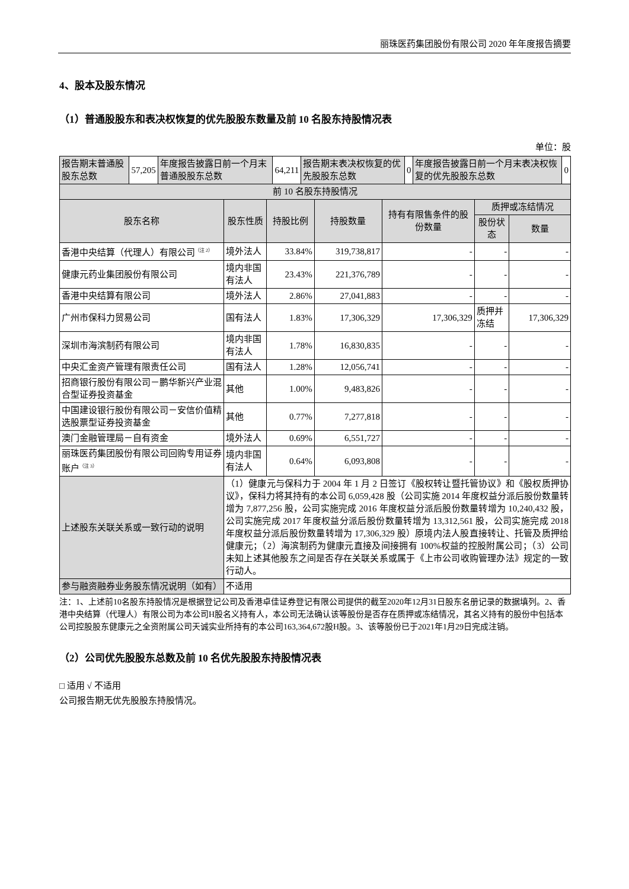丽珠医药集团股份有限公司 2020 年年度报告摘要
4、股本及股东情况
（1）普通股股东和表决权恢复的优先股股东数量及前 10 名股东持股情况表
单位：股
| 报告期末普通股股东总数 | 57,205 | 年度报告披露日前一个月末普通股股东总数 | 64,211 | 报告期末表决权恢复的优先股股东总数 | 0 | 年度报告披露日前一个月末表决权恢复的优先股股东总数 | 0 |
| 前 10 名股东持股情况 | | | | | | |
| 股东名称 | 股东性质 | 持股比例 | 持股数量 | 持有有限售条件的股份数量 | 质押或冻结情况 | |
| | | | | | 股份状态 | 数量 |
| 香港中央结算（代理人）有限公司<sup>（注 2）</sup> | 境外法人 | 33.84% | 319,738,817 | - | - | - |
| 健康元药业集团股份有限公司 | 境内非国有法人 | 23.43% | 221,376,789 | - | - | - |
| 香港中央结算有限公司 | 境外法人 | 2.86% | 27,041,883 | - | - | - |
| 广州市保科力贸易公司 | 国有法人 | 1.83% | 17,306,329 | 17,306,329 | 质押并冻结 | 17,306,329 |
| 深圳市海滨制药有限公司 | 境内非国有法人 | 1.78% | 16,830,835 | - | - | - |
| 中央汇金资产管理有限责任公司 | 国有法人 | 1.28% | 12,056,741 | - | - | - |
| 招商银行股份有限公司－鹏华新兴产业混合型证券投资基金 | 其他 | 1.00% | 9,483,826 | - | - | - |
| 中国建设银行股份有限公司－安信价值精选股票型证券投资基金 | 其他 | 0.77% | 7,277,818 | - | - | - |
| 澳门金融管理局－自有资金 | 境外法人 | 0.69% | 6,551,727 | - | - | - |
| 丽珠医药集团股份有限公司回购专用证券账户<sup>（注 3）</sup> | 境内非国有法人 | 0.64% | 6,093,808 | - | - | - |
| 上述股东关联关系或一致行动的说明 | （1）健康元与保科力于 2004 年 1 月 2 日签订《股权转让暨托管协议》和《股权质押协议》，保科力将其持有的本公司 6,059,428 股（公司实施 2014 年度权益分派后股份数量转增为 7,877,256 股，公司实施完成 2016 年度权益分派后股份数量转增为 10,240,432 股，公司实施完成 2017 年度权益分派后股份数量转增为 13,312,561 股，公司实施完成 2018 年度权益分派后股份数量转增为 17,306,329 股）原境内法人股直接转让、托管及质押给健康元；（2）海滨制药为健康元直接及间接拥有 100%权益的控股附属公司；（3）公司未知上述其他股东之间是否存在关联关系或属于《上市公司收购管理办法》规定的一致行动人。 | | | | | |
| 参与融资融券业务股东情况说明（如有） | 不适用 | | | | | |
注：1、上述前10名股东持股情况是根据登记公司及香港卓佳证券登记有限公司提供的截至2020年12月31日股东名册记录的数据填列。2、香港中央结算（代理人）有限公司为本公司H股名义持有人，本公司无法确认该等股份是否存在质押或冻结情况，其名义持有的股份中包括本公司控股股东健康元之全资附属公司天诚实业所持有的本公司163,364,672股H股。3、该等股份已于2021年1月29日完成注销。
（2）公司优先股股东总数及前 10 名优先股股东持股情况表
□ 适用 √ 不适用
公司报告期无优先股股东持股情况。